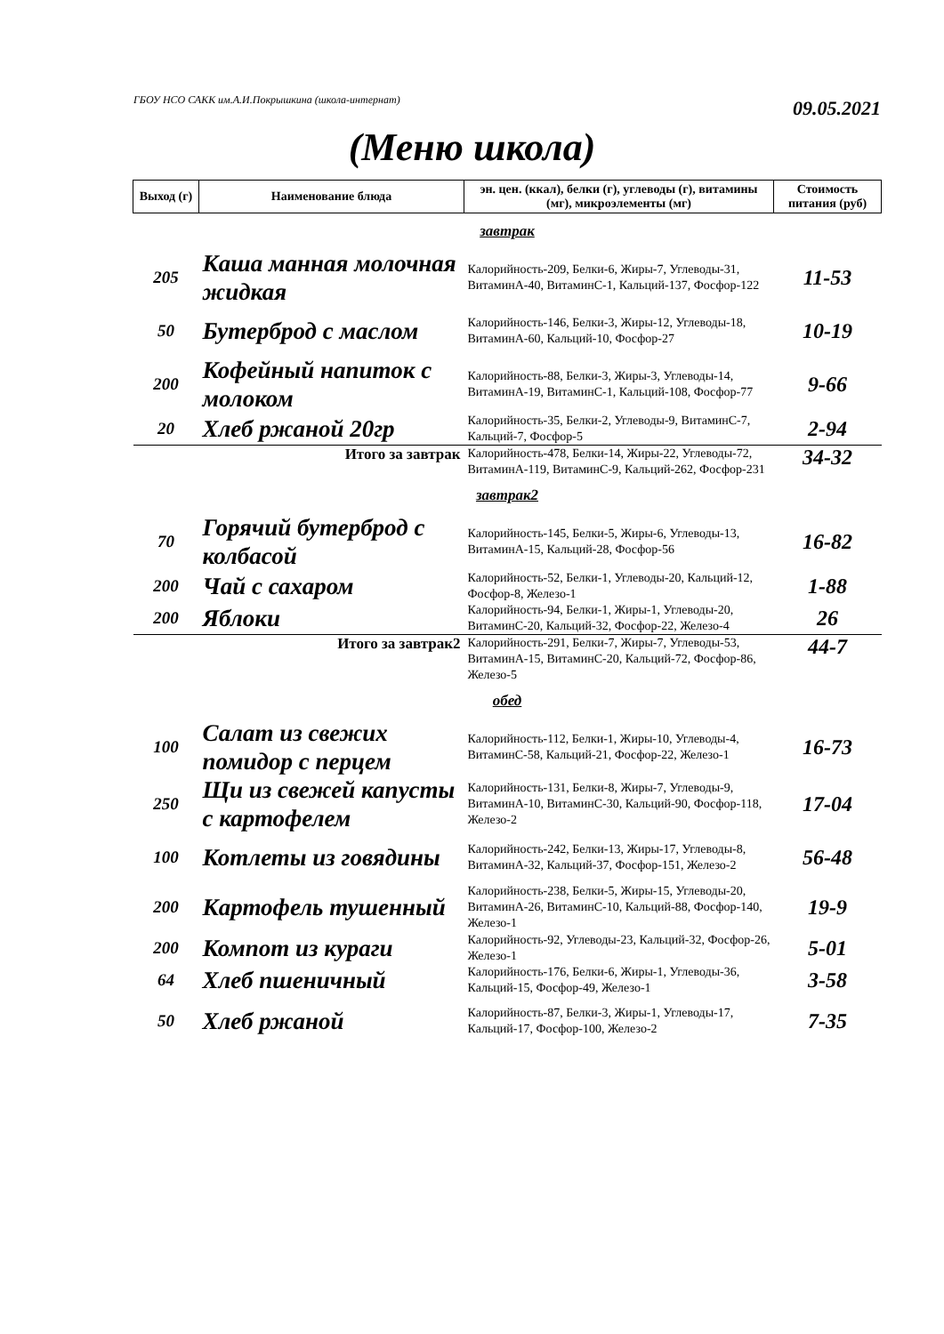ГБОУ НСО САКК им.А.И.Покрышкина (школа-интернат)
09.05.2021
(Меню школа)
| Выход (г) | Наименование блюда | эн. цен. (ккал), белки (г), углеводы (г), витамины (мг), микроэлементы (мг) | Стоимость питания (руб) |
| --- | --- | --- | --- |
| завтрак | | | |
| 205 | Каша манная молочная жидкая | Калорийность-209, Белки-6, Жиры-7, Углеводы-31, ВитаминА-40, ВитаминС-1, Кальций-137, Фосфор-122 | 11-53 |
| 50 | Бутерброд с маслом | Калорийность-146, Белки-3, Жиры-12, Углеводы-18, ВитаминА-60, Кальций-10, Фосфор-27 | 10-19 |
| 200 | Кофейный напиток с молоком | Калорийность-88, Белки-3, Жиры-3, Углеводы-14, ВитаминА-19, ВитаминС-1, Кальций-108, Фосфор-77 | 9-66 |
| 20 | Хлеб ржаной 20гр | Калорийность-35, Белки-2, Углеводы-9, ВитаминС-7, Кальций-7, Фосфор-5 | 2-94 |
| | Итого за завтрак | Калорийность-478, Белки-14, Жиры-22, Углеводы-72, ВитаминА-119, ВитаминС-9, Кальций-262, Фосфор-231 | 34-32 |
| завтрак2 | | | |
| 70 | Горячий бутерброд с колбасой | Калорийность-145, Белки-5, Жиры-6, Углеводы-13, ВитаминА-15, Кальций-28, Фосфор-56 | 16-82 |
| 200 | Чай с сахаром | Калорийность-52, Белки-1, Углеводы-20, Кальций-12, Фосфор-8, Железо-1 | 1-88 |
| 200 | Яблоки | Калорийность-94, Белки-1, Жиры-1, Углеводы-20, ВитаминС-20, Кальций-32, Фосфор-22, Железо-4 | 26 |
| | Итого за завтрак2 | Калорийность-291, Белки-7, Жиры-7, Углеводы-53, ВитаминА-15, ВитаминС-20, Кальций-72, Фосфор-86, Железо-5 | 44-7 |
| обед | | | |
| 100 | Салат из свежих помидор с перцем | Калорийность-112, Белки-1, Жиры-10, Углеводы-4, ВитаминС-58, Кальций-21, Фосфор-22, Железо-1 | 16-73 |
| 250 | Щи из свежей капусты с картофелем | Калорийность-131, Белки-8, Жиры-7, Углеводы-9, ВитаминА-10, ВитаминС-30, Кальций-90, Фосфор-118, Железо-2 | 17-04 |
| 100 | Котлеты из говядины | Калорийность-242, Белки-13, Жиры-17, Углеводы-8, ВитаминА-32, Кальций-37, Фосфор-151, Железо-2 | 56-48 |
| 200 | Картофель тушенный | Калорийность-238, Белки-5, Жиры-15, Углеводы-20, ВитаминА-26, ВитаминС-10, Кальций-88, Фосфор-140, Железо-1 | 19-9 |
| 200 | Компот из кураги | Калорийность-92, Углеводы-23, Кальций-32, Фосфор-26, Железо-1 | 5-01 |
| 64 | Хлеб пшеничный | Калорийность-176, Белки-6, Жиры-1, Углеводы-36, Кальций-15, Фосфор-49, Железо-1 | 3-58 |
| 50 | Хлеб ржаной | Калорийность-87, Белки-3, Жиры-1, Углеводы-17, Кальций-17, Фосфор-100, Железо-2 | 7-35 |